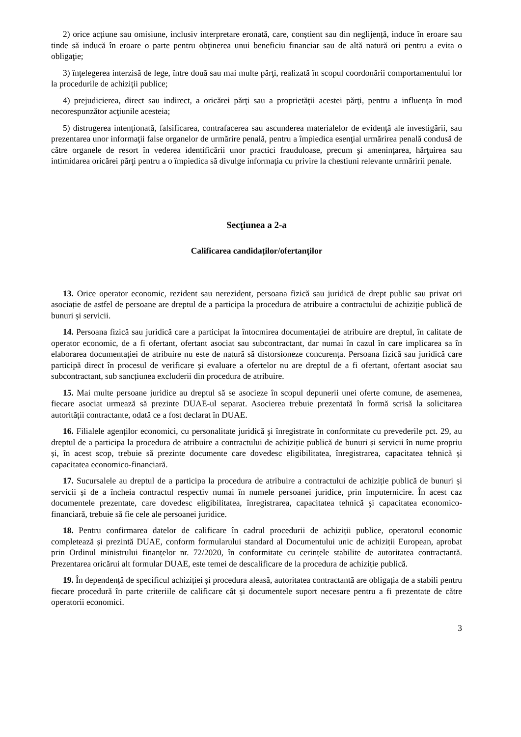2) orice acțiune sau omisiune, inclusiv interpretare eronată, care, conștient sau din neglijență, induce în eroare sau tinde să inducă în eroare o parte pentru obţinerea unui beneficiu financiar sau de altă natură ori pentru a evita o obligaţie;
3) înţelegerea interzisă de lege, între două sau mai multe părţi, realizată în scopul coordonării comportamentului lor la procedurile de achiziţii publice;
4) prejudicierea, direct sau indirect, a oricărei părţi sau a proprietăţii acestei părţi, pentru a influenţa în mod necorespunzător acţiunile acesteia;
5) distrugerea intenţionată, falsificarea, contrafacerea sau ascunderea materialelor de evidenţă ale investigării, sau prezentarea unor informaţii false organelor de urmărire penală, pentru a împiedica esenţial urmărirea penală condusă de către organele de resort în vederea identificării unor practici frauduloase, precum şi ameninţarea, hărţuirea sau intimidarea oricărei părţi pentru a o împiedica să divulge informaţia cu privire la chestiuni relevante urmăririi penale.
Secţiunea a 2-a
Calificarea candidaților/ofertanților
13. Orice operator economic, rezident sau nerezident, persoana fizică sau juridică de drept public sau privat ori asociație de astfel de persoane are dreptul de a participa la procedura de atribuire a contractului de achiziție publică de bunuri și servicii.
14. Persoana fizică sau juridică care a participat la întocmirea documentației de atribuire are dreptul, în calitate de operator economic, de a fi ofertant, ofertant asociat sau subcontractant, dar numai în cazul în care implicarea sa în elaborarea documentației de atribuire nu este de natură să distorsioneze concurența. Persoana fizică sau juridică care participă direct în procesul de verificare şi evaluare a ofertelor nu are dreptul de a fi ofertant, ofertant asociat sau subcontractant, sub sancțiunea excluderii din procedura de atribuire.
15. Mai multe persoane juridice au dreptul să se asocieze în scopul depunerii unei oferte comune, de asemenea, fiecare asociat urmează să prezinte DUAE-ul separat. Asocierea trebuie prezentată în formă scrisă la solicitarea autorității contractante, odată ce a fost declarat în DUAE.
16. Filialele agenților economici, cu personalitate juridică şi înregistrate în conformitate cu prevederile pct. 29, au dreptul de a participa la procedura de atribuire a contractului de achiziție publică de bunuri și servicii în nume propriu și, în acest scop, trebuie să prezinte documente care dovedesc eligibilitatea, înregistrarea, capacitatea tehnică și capacitatea economico-financiară.
17. Sucursalele au dreptul de a participa la procedura de atribuire a contractului de achiziție publică de bunuri și servicii și de a încheia contractul respectiv numai în numele persoanei juridice, prin împuternicire. În acest caz documentele prezentate, care dovedesc eligibilitatea, înregistrarea, capacitatea tehnică şi capacitatea economico-financiară, trebuie să fie cele ale persoanei juridice.
18. Pentru confirmarea datelor de calificare în cadrul procedurii de achiziții publice, operatorul economic completează și prezintă DUAE, conform formularului standard al Documentului unic de achiziții European, aprobat prin Ordinul ministrului finanțelor nr. 72/2020, în conformitate cu cerințele stabilite de autoritatea contractantă. Prezentarea oricăruі alt formular DUAE, este temei de descalificare de la procedura de achiziție publică.
19. În dependență de specificul achiziției și procedura aleasă, autoritatea contractantă are obligația de a stabili pentru fiecare procedură în parte criteriile de calificare cât și documentele suport necesare pentru a fi prezentate de către operatorii economici.
3